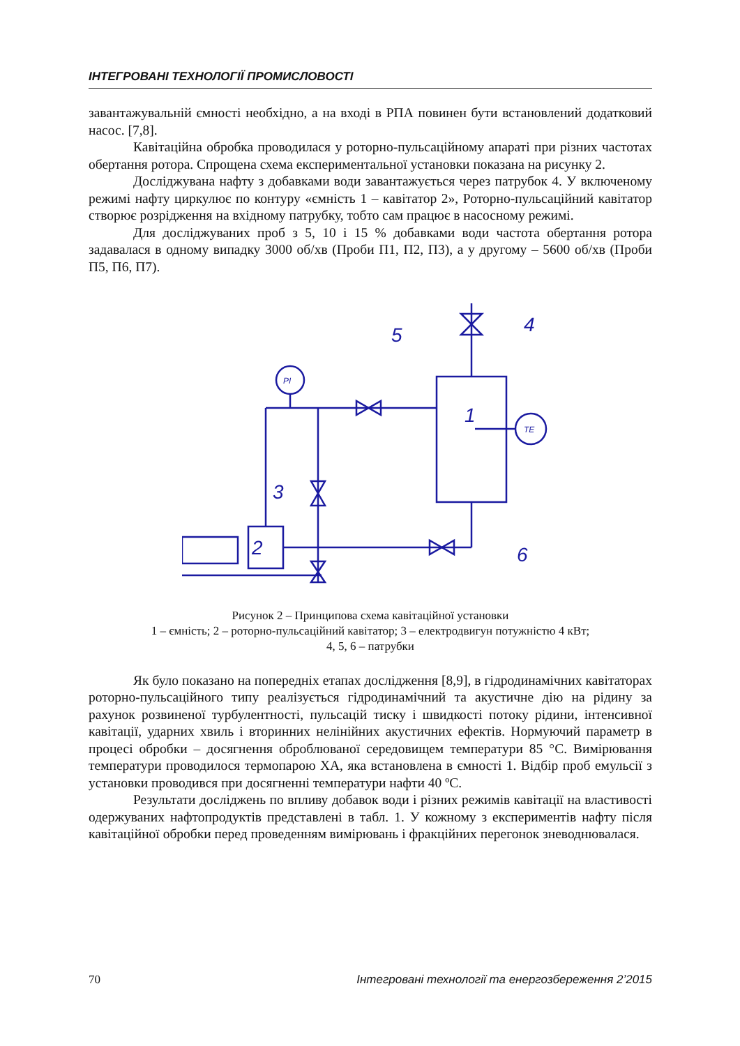ІНТЕГРОВАНІ ТЕХНОЛОГІЇ ПРОМИСЛОВОСТІ
завантажувальній ємності необхідно, а на вході в РПА повинен бути встановлений додатковий насос. [7,8].
Кавітаційна обробка проводилася у роторно-пульсаційному апараті при різних частотах обертання ротора. Спрощена схема експериментальної установки показана на рисунку 2.
Досліджувана нафту з добавками води завантажується через патрубок 4. У включеному режимі нафту циркулює по контуру «ємність 1 – кавітатор 2», Роторно-пульсаційний кавітатор створює розрідження на вхідному патрубку, тобто сам працює в насосному режимі.
Для досліджуваних проб з 5, 10 і 15 % добавками води частота обертання ротора задавалася в одному випадку 3000 об/хв (Проби П1, П2, П3), а у другому – 5600 об/хв (Проби П5, П6, П7).
1
2
3
4
5
6
PI
TE
Рисунок 2 – Принципова схема кавітаційної установки
1 – ємність; 2 – роторно-пульсаційний кавітатор; 3 – електродвигун потужністю 4 кВт;
4, 5, 6 – патрубки
Як було показано на попередніх етапах дослідження [8,9], в гідродинамічних кавітаторах роторно-пульсаційного типу реалізується гідродинамічний та акустичне дію на рідину за рахунок розвиненої турбулентності, пульсацій тиску і швидкості потоку рідини, інтенсивної кавітації, ударних хвиль і вторинних нелінійних акустичних ефектів. Нормуючий параметр в процесі обробки – досягнення оброблюваної середовищем температури 85 °С. Вимірювання температури проводилося термопарою ХА, яка встановлена в ємності 1. Відбір проб емульсії з установки проводився при досягненні температури нафти 40 ºС.
Результати досліджень по впливу добавок води і різних режимів кавітації на властивості одержуваних нафтопродуктів представлені в табл. 1. У кожному з експериментів нафту після кавітаційної обробки перед проведенням вимірювань і фракційних перегонок зневоднювалася.
70 Інтегровані технології та енергозбереження 2’2015